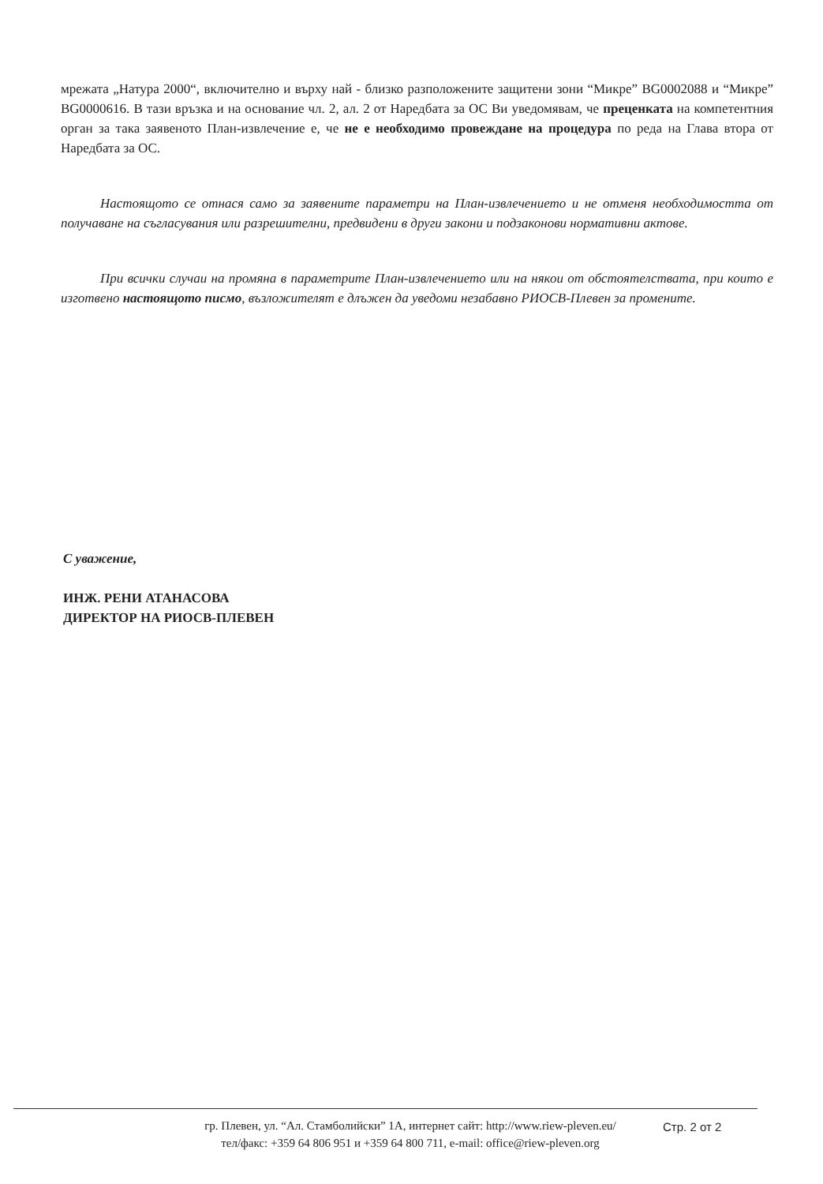мрежата „Натура 2000“, включително и върху най - близко разположените защитени зони “Микре” BG0002088 и “Микре” BG0000616. В тази връзка и на основание чл. 2, ал. 2 от Наредбата за ОС Ви уведомявам, че преценката на компетентния орган за така заявеното План-извлечение е, че не е необходимо провеждане на процедура по реда на Глава втора от Наредбата за ОС.
Настоящото се отнася само за заявените параметри на План-извлечението и не отменя необходимостта от получаване на съгласувания или разрешителни, предвидени в други закони и подзаконови нормативни актове.
При всички случаи на промяна в параметрите План-извлечението или на някои от обстоятелствата, при които е изготвено настоящото писмо, възложителят е длъжен да уведоми незабавно РИОСВ-Плевен за промените.
С уважение,
ИНЖ. РЕНИ АТАНАСОВА
ДИРЕКТОР НА РИОСВ-ПЛЕВЕН
гр. Плевен, ул. “Ал. Стамболийски” 1А, интернет сайт: http://www.riew-pleven.eu/
тел/факс: +359 64 806 951 и +359 64 800 711, e-mail: office@riew-pleven.org
Стр. 2 от 2